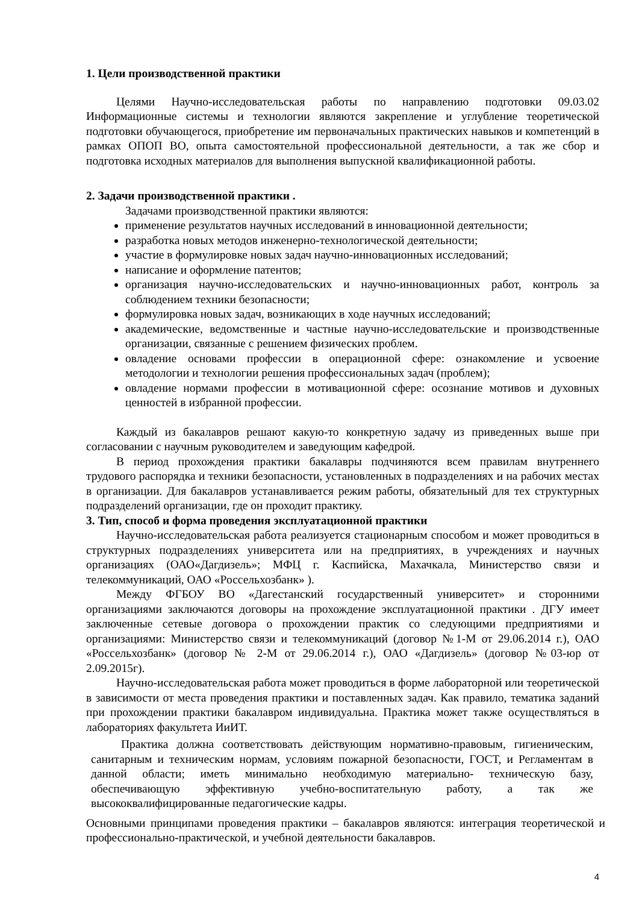1. Цели производственной практики
Целями Научно-исследовательская работы по направлению подготовки 09.03.02 Информационные системы и технологии являются закрепление и углубление теоретической подготовки обучающегося, приобретение им первоначальных практических навыков и компетенций в рамках ОПОП ВО, опыта самостоятельной профессиональной деятельности, а так же сбор и подготовка исходных материалов для выполнения выпускной квалификационной работы.
2. Задачи производственной практики .
Задачами производственной практики являются:
применение результатов научных исследований в инновационной деятельности;
разработка новых методов инженерно-технологической деятельности;
участие в формулировке новых задач научно-инновационных исследований;
написание и оформление патентов;
организация научно-исследовательских и научно-инновационных работ, контроль за соблюдением техники безопасности;
формулировка новых задач, возникающих в ходе научных исследований;
академические, ведомственные и частные научно-исследовательские и производственные организации, связанные с решением физических проблем.
овладение основами профессии в операционной сфере: ознакомление и усвоение методологии и технологии решения профессиональных задач (проблем);
овладение нормами профессии в мотивационной сфере: осознание мотивов и духовных ценностей в избранной профессии.
Каждый из бакалавров решают какую-то конкретную задачу из приведенных выше при согласовании с научным руководителем и заведующим кафедрой.
В период прохождения практики бакалавры подчиняются всем правилам внутреннего трудового распорядка и техники безопасности, установленных в подразделениях и на рабочих местах в организации. Для бакалавров устанавливается режим работы, обязательный для тех структурных подразделений организации, где он проходит практику.
3. Тип, способ и форма проведения эксплуатационной практики
Научно-исследовательская работа реализуется стационарным способом и может проводиться в структурных подразделениях университета или на предприятиях, в учреждениях и научных организациях (ОАО«Дагдизель»; МФЦ г. Каспийска, Махачкала, Министерство связи и телекоммуникаций, ОАО «Россельхозбанк» ).
Между ФГБОУ ВО «Дагестанский государственный университет» и сторонними организациями заключаются договоры на прохождение эксплуатационной практики . ДГУ имеет заключенные сетевые договора о прохождении практик со следующими предприятиями и организациями: Министерство связи и телекоммуникаций (договор №1-М от 29.06.2014 г.), ОАО «Россельхозбанк» (договор № 2-М от 29.06.2014 г.), ОАО «Дагдизель» (договор №03-юр от 2.09.2015г).
Научно-исследовательская работа может проводиться в форме лабораторной или теоретической в зависимости от места проведения практики и поставленных задач. Как правило, тематика заданий при прохождении практики бакалавром индивидуальна. Практика может также осуществляться в лабораториях факультета ИиИТ.
Практика должна соответствовать действующим нормативно-правовым, гигиеническим, санитарным и техническим нормам, условиям пожарной безопасности, ГОСТ, и Регламентам в данной области; иметь минимально необходимую материально- техническую базу, обеспечивающую эффективную учебно-воспитательную работу, а так же высококвалифицированные педагогические кадры.
Основными принципами проведения практики – бакалавров являются: интеграция теоретической и профессионально-практической, и учебной деятельности бакалавров.
4